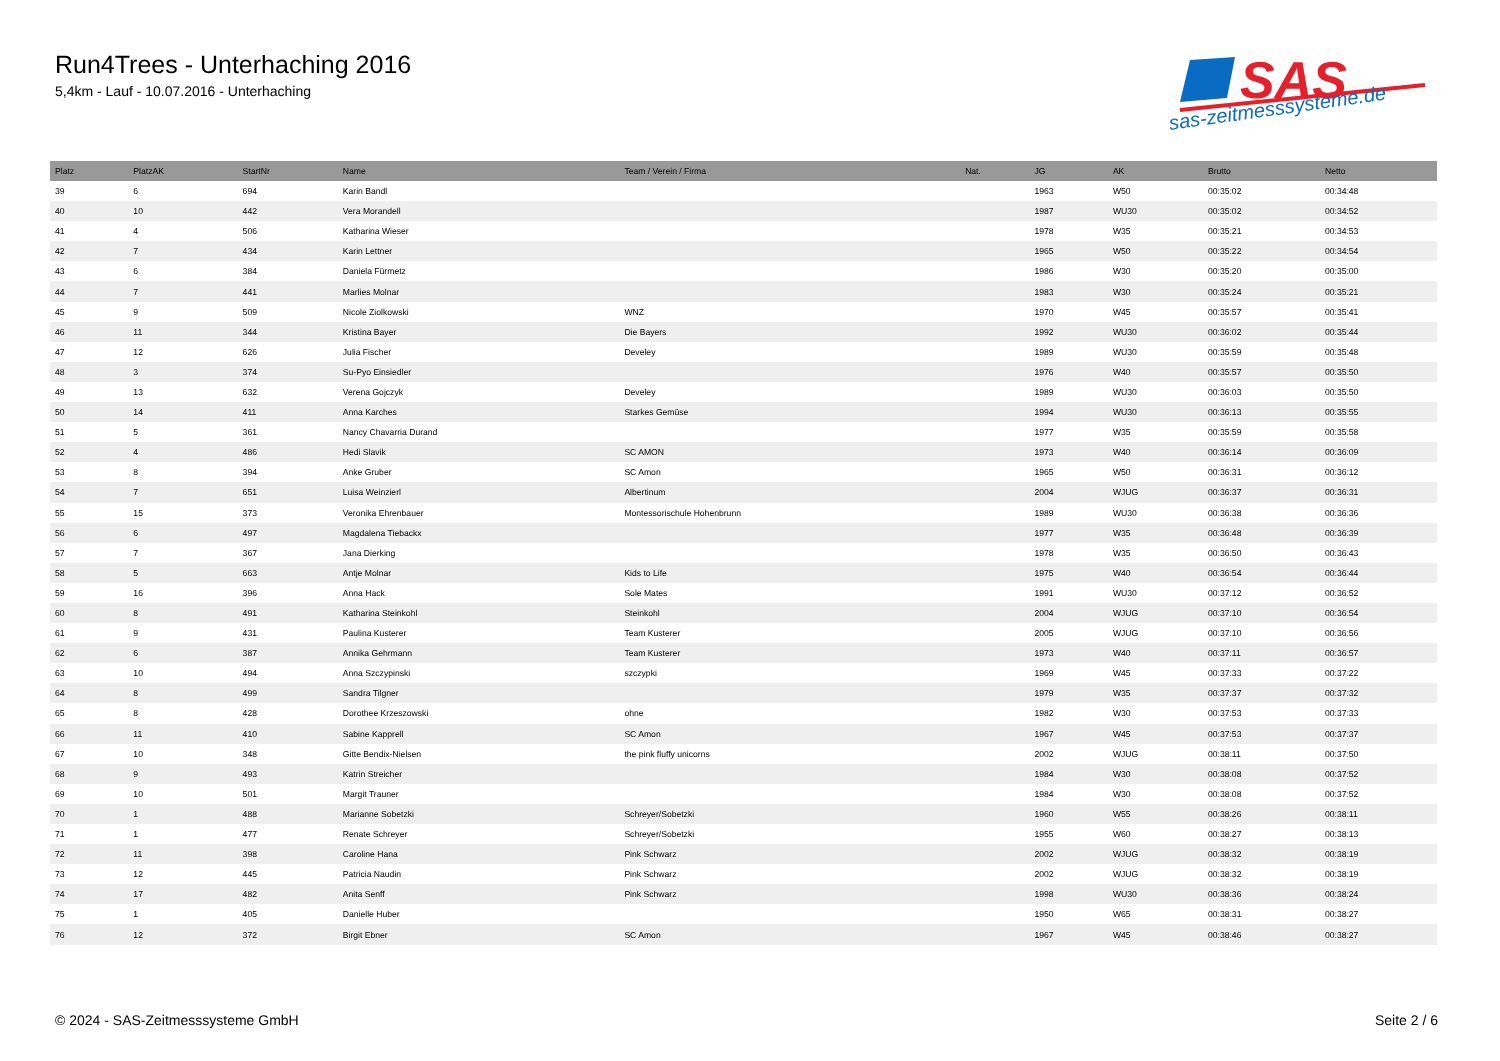Run4Trees - Unterhaching 2016
5,4km - Lauf - 10.07.2016 - Unterhaching
SAS
sas-zeitmesssysteme.de
| Platz | PlatzAK | StartNr | Name | Team / Verein / Firma | Nat. | JG | AK | Brutto | Netto |
| --- | --- | --- | --- | --- | --- | --- | --- | --- | --- |
| 39 | 6 | 694 | Karin Bandl | | | 1963 | W50 | 00:35:02 | 00:34:48 |
| 40 | 10 | 442 | Vera Morandell | | | 1987 | WU30 | 00:35:02 | 00:34:52 |
| 41 | 4 | 506 | Katharina Wieser | | | 1978 | W35 | 00:35:21 | 00:34:53 |
| 42 | 7 | 434 | Karin Lettner | | | 1965 | W50 | 00:35:22 | 00:34:54 |
| 43 | 6 | 384 | Daniela Fürmetz | | | 1986 | W30 | 00:35:20 | 00:35:00 |
| 44 | 7 | 441 | Marlies Molnar | | | 1983 | W30 | 00:35:24 | 00:35:21 |
| 45 | 9 | 509 | Nicole Ziolkowski | WNZ | | 1970 | W45 | 00:35:57 | 00:35:41 |
| 46 | 11 | 344 | Kristina Bayer | Die Bayers | | 1992 | WU30 | 00:36:02 | 00:35:44 |
| 47 | 12 | 626 | Julia Fischer | Develey | | 1989 | WU30 | 00:35:59 | 00:35:48 |
| 48 | 3 | 374 | Su-Pyo Einsiedler | | | 1976 | W40 | 00:35:57 | 00:35:50 |
| 49 | 13 | 632 | Verena Gojczyk | Develey | | 1989 | WU30 | 00:36:03 | 00:35:50 |
| 50 | 14 | 411 | Anna Karches | Starkes Gemüse | | 1994 | WU30 | 00:36:13 | 00:35:55 |
| 51 | 5 | 361 | Nancy Chavarria Durand | | | 1977 | W35 | 00:35:59 | 00:35:58 |
| 52 | 4 | 486 | Hedi Slavik | SC AMON | | 1973 | W40 | 00:36:14 | 00:36:09 |
| 53 | 8 | 394 | Anke Gruber | SC Amon | | 1965 | W50 | 00:36:31 | 00:36:12 |
| 54 | 7 | 651 | Luisa Weinzierl | Albertinum | | 2004 | WJUG | 00:36:37 | 00:36:31 |
| 55 | 15 | 373 | Veronika Ehrenbauer | Montessorischule Hohenbrunn | | 1989 | WU30 | 00:36:38 | 00:36:36 |
| 56 | 6 | 497 | Magdalena Tiebackx | | | 1977 | W35 | 00:36:48 | 00:36:39 |
| 57 | 7 | 367 | Jana Dierking | | | 1978 | W35 | 00:36:50 | 00:36:43 |
| 58 | 5 | 663 | Antje Molnar | Kids to Life | | 1975 | W40 | 00:36:54 | 00:36:44 |
| 59 | 16 | 396 | Anna Hack | Sole Mates | | 1991 | WU30 | 00:37:12 | 00:36:52 |
| 60 | 8 | 491 | Katharina Steinkohl | Steinkohl | | 2004 | WJUG | 00:37:10 | 00:36:54 |
| 61 | 9 | 431 | Paulina Kusterer | Team Kusterer | | 2005 | WJUG | 00:37:10 | 00:36:56 |
| 62 | 6 | 387 | Annika Gehrmann | Team Kusterer | | 1973 | W40 | 00:37:11 | 00:36:57 |
| 63 | 10 | 494 | Anna Szczypinski | szczypki | | 1969 | W45 | 00:37:33 | 00:37:22 |
| 64 | 8 | 499 | Sandra Tilgner | | | 1979 | W35 | 00:37:37 | 00:37:32 |
| 65 | 8 | 428 | Dorothee Krzeszowski | ohne | | 1982 | W30 | 00:37:53 | 00:37:33 |
| 66 | 11 | 410 | Sabine Kapprell | SC Amon | | 1967 | W45 | 00:37:53 | 00:37:37 |
| 67 | 10 | 348 | Gitte Bendix-Nielsen | the pink fluffy unicorns | | 2002 | WJUG | 00:38:11 | 00:37:50 |
| 68 | 9 | 493 | Katrin Streicher | | | 1984 | W30 | 00:38:08 | 00:37:52 |
| 69 | 10 | 501 | Margit Trauner | | | 1984 | W30 | 00:38:08 | 00:37:52 |
| 70 | 1 | 488 | Marianne Sobetzki | Schreyer/Sobetzki | | 1960 | W55 | 00:38:26 | 00:38:11 |
| 71 | 1 | 477 | Renate Schreyer | Schreyer/Sobetzki | | 1955 | W60 | 00:38:27 | 00:38:13 |
| 72 | 11 | 398 | Caroline Hana | Pink Schwarz | | 2002 | WJUG | 00:38:32 | 00:38:19 |
| 73 | 12 | 445 | Patricia Naudin | Pink Schwarz | | 2002 | WJUG | 00:38:32 | 00:38:19 |
| 74 | 17 | 482 | Anita Senff | Pink Schwarz | | 1998 | WU30 | 00:38:36 | 00:38:24 |
| 75 | 1 | 405 | Danielle Huber | | | 1950 | W65 | 00:38:31 | 00:38:27 |
| 76 | 12 | 372 | Birgit Ebner | SC Amon | | 1967 | W45 | 00:38:46 | 00:38:27 |
© 2024 - SAS-Zeitmesssysteme GmbH Seite 2 / 6